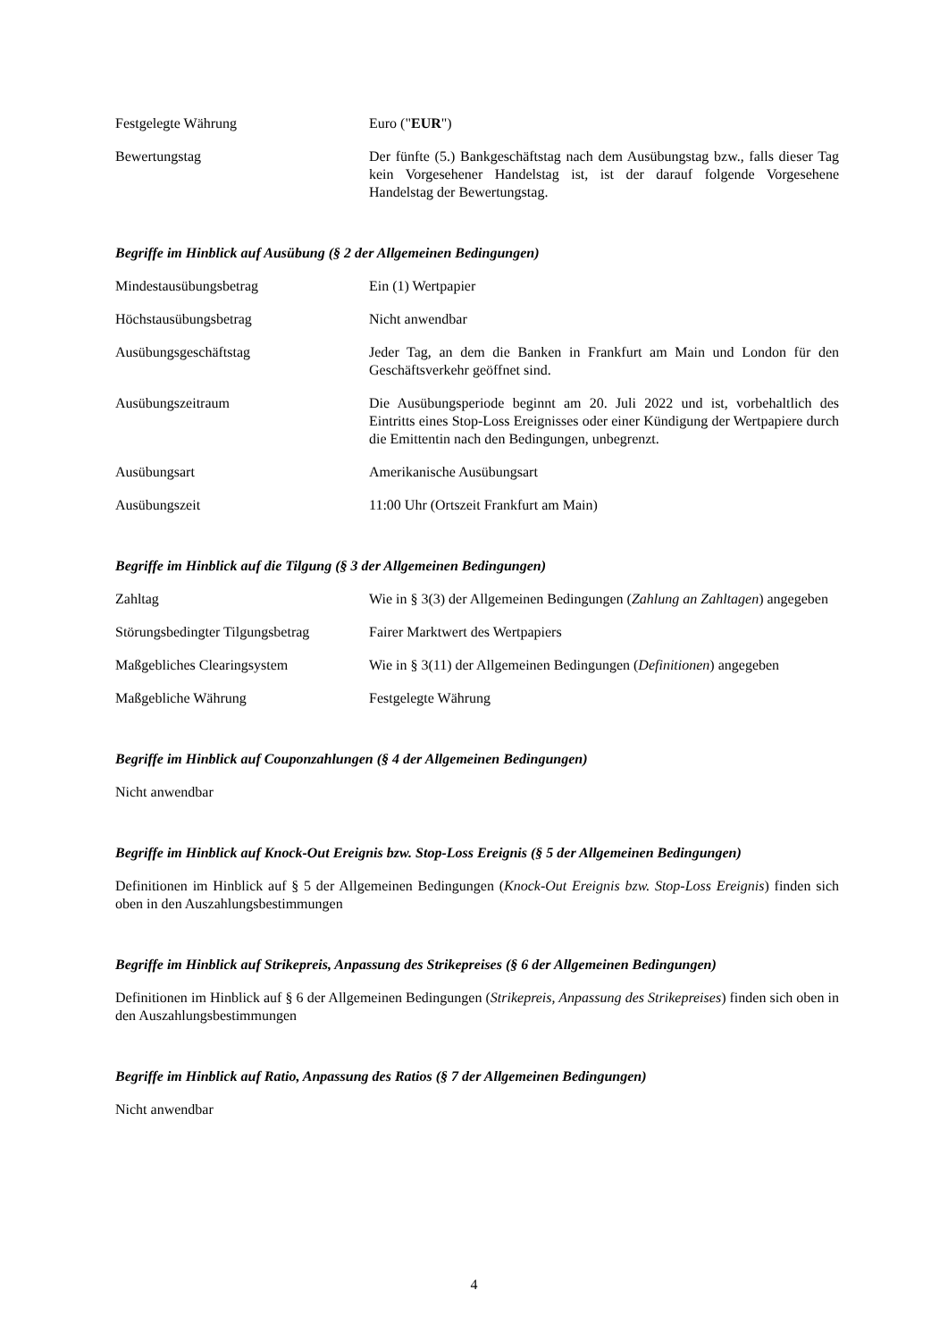| Festgelegte Währung | Euro (" EUR ") |
| Bewertungstag | Der fünfte (5.) Bankgeschäftstag nach dem Ausübungstag bzw., falls dieser Tag kein Vorgesehener Handelstag ist, ist der darauf folgende Vorgesehene Handelstag der Bewertungstag. |
Begriffe im Hinblick auf Ausübung (§ 2 der Allgemeinen Bedingungen)
| Mindestausübungsbetrag | Ein (1) Wertpapier |
| Höchstausübungsbetrag | Nicht anwendbar |
| Ausübungsgeschäftstag | Jeder Tag, an dem die Banken in Frankfurt am Main und London für den Geschäftsverkehr geöffnet sind. |
| Ausübungszeitraum | Die Ausübungsperiode beginnt am 20. Juli 2022 und ist, vorbehaltlich des Eintritts eines Stop-Loss Ereignisses oder einer Kündigung der Wertpapiere durch die Emittentin nach den Bedingungen, unbegrenzt. |
| Ausübungsart | Amerikanische Ausübungsart |
| Ausübungszeit | 11:00 Uhr (Ortszeit Frankfurt am Main) |
Begriffe im Hinblick auf die Tilgung (§ 3 der Allgemeinen Bedingungen)
| Zahltag | Wie in § 3(3) der Allgemeinen Bedingungen ( Zahlung an Zahltagen ) angegeben |
| Störungsbedingter Tilgungsbetrag | Fairer Marktwert des Wertpapiers |
| Maßgebliches Clearingsystem | Wie in § 3(11) der Allgemeinen Bedingungen ( Definitionen ) angegeben |
| Maßgebliche Währung | Festgelegte Währung |
Begriffe im Hinblick auf Couponzahlungen (§ 4 der Allgemeinen Bedingungen)
Nicht anwendbar
Begriffe im Hinblick auf Knock-Out Ereignis bzw. Stop-Loss Ereignis (§ 5 der Allgemeinen Bedingungen)
Definitionen im Hinblick auf § 5 der Allgemeinen Bedingungen (Knock-Out Ereignis bzw. Stop-Loss Ereignis) finden sich oben in den Auszahlungsbestimmungen
Begriffe im Hinblick auf Strikepreis, Anpassung des Strikepreises (§ 6 der Allgemeinen Bedingungen)
Definitionen im Hinblick auf § 6 der Allgemeinen Bedingungen (Strikepreis, Anpassung des Strikepreises) finden sich oben in den Auszahlungsbestimmungen
Begriffe im Hinblick auf Ratio, Anpassung des Ratios (§ 7 der Allgemeinen Bedingungen)
Nicht anwendbar
4